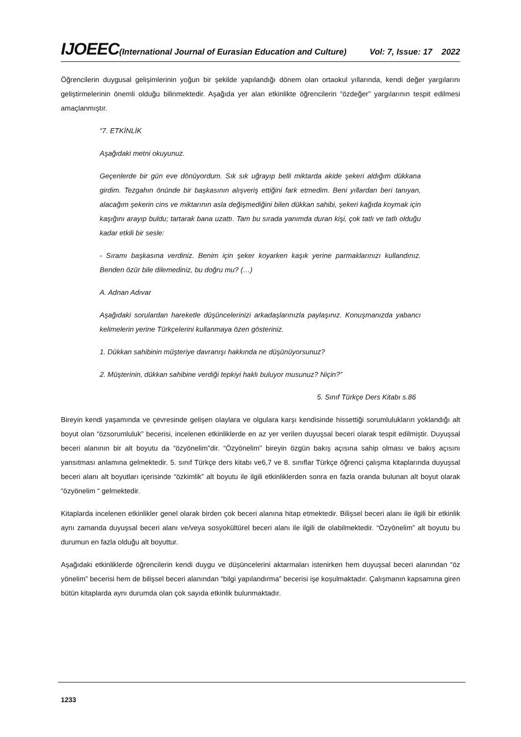IJOEEC(International Journal of Eurasian Education and Culture) Vol: 7, Issue: 17 2022
Öğrencilerin duygusal gelişimlerinin yoğun bir şekilde yapılandığı dönem olan ortaokul yıllarında, kendi değer yargılarını geliştirmelerinin önemli olduğu bilinmektedir. Aşağıda yer alan etkinlikte öğrencilerin “özdeğer” yargılarının tespit edilmesi amaçlanmıştır.
“7. ETKİNLİK
Aşağıdaki metni okuyunuz.
Geçenlerde bir gün eve dönüyordum. Sık sık uğrayıp belli miktarda akide şekeri aldığım dükkana girdim. Tezgahın önünde bir başkasının alışveriş ettiğini fark etmedim. Beni yıllardan beri tanıyan, alacağım şekerin cins ve miktarının asla değişmediğini bilen dükkan sahibi, şekeri kağıda koymak için kaşığını arayıp buldu; tartarak bana uzattı. Tam bu sırada yanımda duran kişi, çok tatlı ve tatlı olduğu kadar etkili bir sesle:
- Sıramı başkasına verdiniz. Benim için şeker koyarken kaşık yerine parmaklarınızı kullandınız. Benden özür bile dilemediniz, bu doğru mu? (…)
A. Adnan Adıvar
Aşağıdaki sorulardan hareketle düşüncelerinizi arkadaşlarınızla paylaşınız. Konuşmanızda yabancı kelimelerin yerine Türkçelerini kullanmaya özen gösteriniz.
1. Dükkan sahibinin müşteriye davranışı hakkında ne düşünüyorsunuz?
2. Müşterinin, dükkan sahibine verdiği tepkiyi haklı buluyor musunuz? Niçin?”
5. Sınıf Türkçe Ders Kitabı s.86
Bireyin kendi yaşamında ve çevresinde gelişen olaylara ve olgulara karşı kendisinde hissettiği sorumlulukların yoklandığı alt boyut olan “özsorumluluk” becerisi, incelenen etkinliklerde en az yer verilen duyuşsal beceri olarak tespit edilmiştir. Duyuşsal beceri alanının bir alt boyutu da “özyönelim”dir. “Özyönelim” bireyin özgün bakış açısına sahip olması ve bakış açısını yansıtması anlamına gelmektedir. 5. sınıf Türkçe ders kitabı ve6,7 ve 8. sınıflar Türkçe öğrenci çalışma kitaplarında duyuşsal beceri alanı alt boyutları içerisinde “özkimlik” alt boyutu ile ilgili etkinliklerden sonra en fazla oranda bulunan alt boyut olarak “özyönelim “ gelmektedir.
Kitaplarda incelenen etkinlikler genel olarak birden çok beceri alanına hitap etmektedir. Bilişsel beceri alanı ile ilgili bir etkinlik aynı zamanda duyuşsal beceri alanı ve/veya sosyokültürel beceri alanı ile ilgili de olabilmektedir. “Özyönelim” alt boyutu bu durumun en fazla olduğu alt boyuttur.
Aşağıdaki etkinliklerde öğrencilerin kendi duygu ve düşüncelerini aktarmaları istenirken hem duyuşsal beceri alanından “öz yönelim” becerisi hem de bilişsel beceri alanından “bilgi yapılandırma” becerisi işe koşulmaktadır. Çalışmanın kapsamına giren bütün kitaplarda aynı durumda olan çok sayıda etkinlik bulunmaktadır.
1233